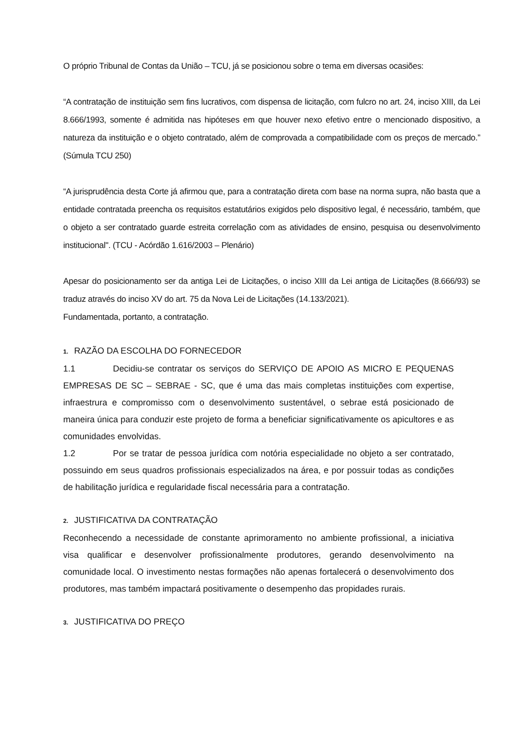O próprio Tribunal de Contas da União – TCU, já se posicionou sobre o tema em diversas ocasiões:
“A contratação de instituição sem fins lucrativos, com dispensa de licitação, com fulcro no art. 24, inciso XIII, da Lei 8.666/1993, somente é admitida nas hipóteses em que houver nexo efetivo entre o mencionado dispositivo, a natureza da instituição e o objeto contratado, além de comprovada a compatibilidade com os preços de mercado.” (Súmula TCU 250)
“A jurisprudência desta Corte já afirmou que, para a contratação direta com base na norma supra, não basta que a entidade contratada preencha os requisitos estatutários exigidos pelo dispositivo legal, é necessário, também, que o objeto a ser contratado guarde estreita correlação com as atividades de ensino, pesquisa ou desenvolvimento institucional". (TCU - Acórdão 1.616/2003 – Plenário)
Apesar do posicionamento ser da antiga Lei de Licitações, o inciso XIII da Lei antiga de Licitações (8.666/93) se traduz através do inciso XV do art. 75 da Nova Lei de Licitações (14.133/2021).
Fundamentada, portanto, a contratação.
1. RAZÃO DA ESCOLHA DO FORNECEDOR
1.1 Decidiu-se contratar os serviços do SERVIÇO DE APOIO AS MICRO E PEQUENAS EMPRESAS DE SC – SEBRAE - SC, que é uma das mais completas instituições com expertise, infraestrura e compromisso com o desenvolvimento sustentável, o sebrae está posicionado de maneira única para conduzir este projeto de forma a beneficiar significativamente os apicultores e as comunidades envolvidas.
1.2 Por se tratar de pessoa jurídica com notória especialidade no objeto a ser contratado, possuindo em seus quadros profissionais especializados na área, e por possuir todas as condições de habilitação jurídica e regularidade fiscal necessária para a contratação.
2. JUSTIFICATIVA DA CONTRATAÇÃO
Reconhecendo a necessidade de constante aprimoramento no ambiente profissional, a iniciativa visa qualificar e desenvolver profissionalmente produtores, gerando desenvolvimento na comunidade local. O investimento nestas formações não apenas fortalecerá o desenvolvimento dos produtores, mas também impactará positivamente o desempenho das propidades rurais.
3. JUSTIFICATIVA DO PREÇO